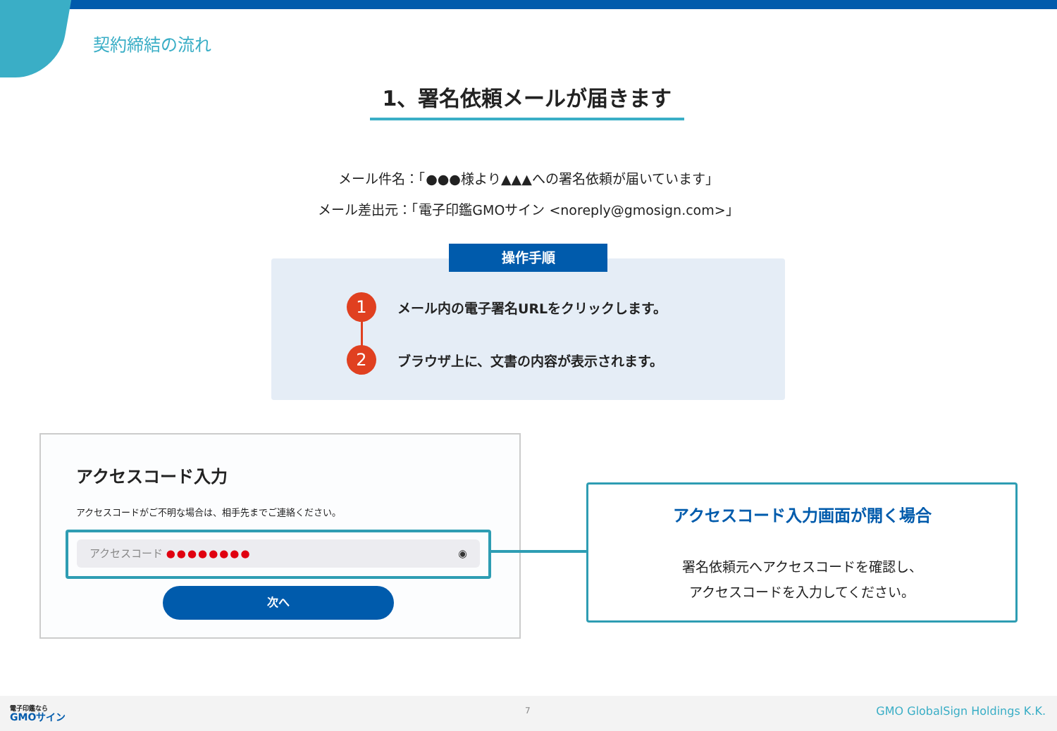契約締結の流れ
1、署名依頼メールが届きます
メール件名：「●●●様より▲▲▲への署名依頼が届いています」
メール差出元：「電子印鑑GMOサイン <noreply@gmosign.com>」
操作手順
1 メール内の電子署名URLをクリックします。
2 ブラウザ上に、文書の内容が表示されます。
アクセスコード入力
アクセスコードがご不明な場合は、相手先までご連絡ください。
アクセスコード ●●●●●●●● ◉
次へ
アクセスコード入力画面が開く場合
署名依頼元へアクセスコードを確認し、
アクセスコードを入力してください。
電子印鑑なら
GMOサイン
7 GMO GlobalSign Holdings K.K.